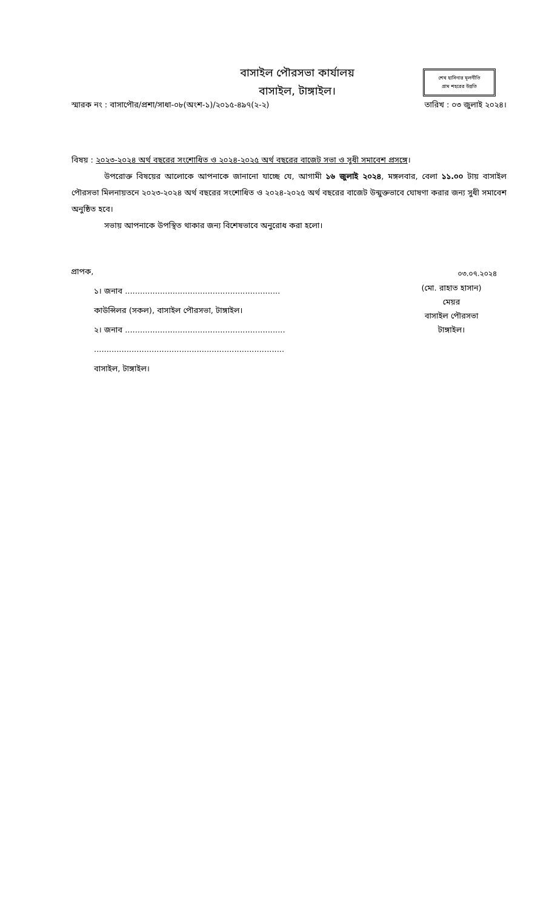বাসাইল পৌরসভা কার্যালয়
বাসাইল, টাঙ্গাইল।
শেখ হাসিনার মূলনীতি
গ্রাম শহরের উন্নতি
স্মারক নং : বাসাপৌর/প্রশা/সাধা-০৮(অংশ-১)/২০১৫-৪৯৭(২-২) তারিখ : ০৩ জুলাই ২০২৪।
বিষয় : ২০২৩-২০২৪ অর্থ বছরের সংশোধিত ও ২০২৪-২০২৫ অর্থ বছরের বাজেট সভা ও সুধী সমাবেশ প্রসঙ্গে।
উপরোক্ত বিষয়ের আলোকে আপনাকে জানানো যাচ্ছে যে, আগামী ১৬ জুলাই ২০২৪, মঙ্গলবার, বেলা ১১.০০ টায় বাসাইল পৌরসভা মিলনায়তনে ২০২৩-২০২৪ অর্থ বছরের সংশোধিত ও ২০২৪-২০২৫ অর্থ বছরের বাজেট উন্মুক্তভাবে ঘোষণা করার জন্য সুধী সমাবেশ অনুষ্ঠিত হবে।
সভায় আপনাকে উপস্থিত থাকার জন্য বিশেষভাবে অনুরোধ করা হলো।
প্রাপক,
১। জনাব ..............................................................
কাউন্সিলর (সকল), বাসাইল পৌরসভা, টাঙ্গাইল।
২। জনাব ................................................................
............................................................................
বাসাইল, টাঙ্গাইল।
০৩.০৭.২০২৪
(মো. রাহাত হাসান)
মেয়র
বাসাইল পৌরসভা
টাঙ্গাইল।